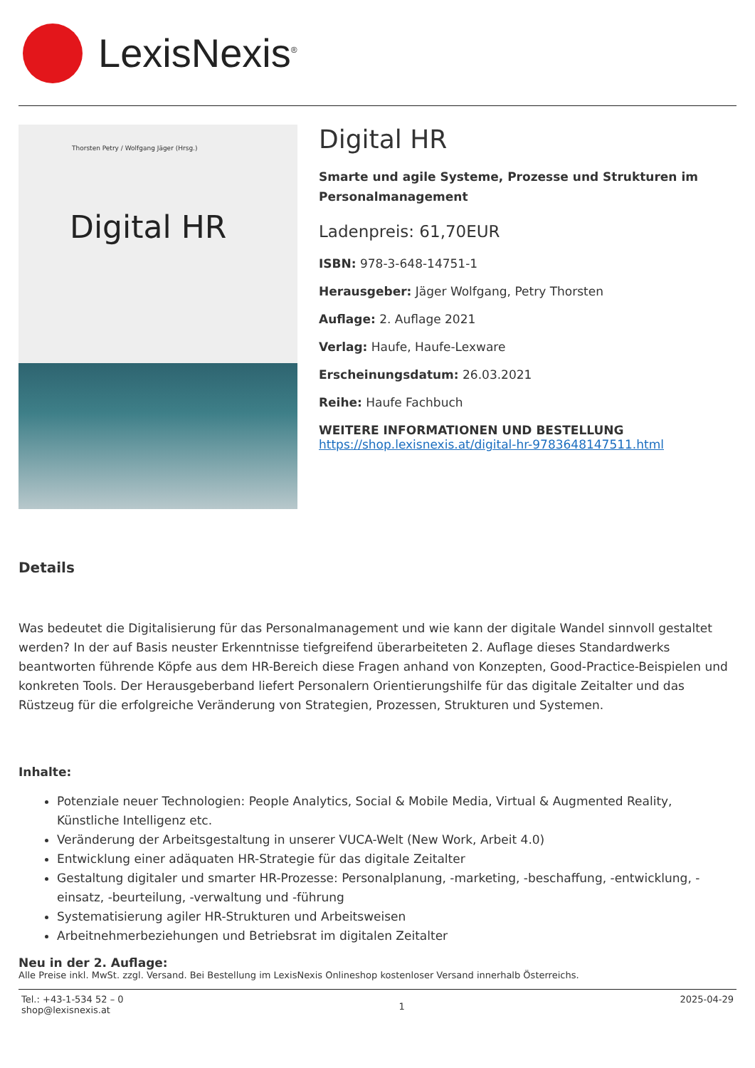LexisNexis<sup>®</sup>
Thorsten Petry / Wolfgang Jäger (Hrsg.)
Digital HR
Digital HR
Smarte und agile Systeme, Prozesse und Strukturen im Personalmanagement
Ladenpreis: 61,70EUR
ISBN: 978-3-648-14751-1
Herausgeber: Jäger Wolfgang, Petry Thorsten
Auflage: 2. Auflage 2021
Verlag: Haufe, Haufe-Lexware
Erscheinungsdatum: 26.03.2021
Reihe: Haufe Fachbuch
WEITERE INFORMATIONEN UND BESTELLUNG
https://shop.lexisnexis.at/digital-hr-9783648147511.html
Details
Was bedeutet die Digitalisierung für das Personalmanagement und wie kann der digitale Wandel sinnvoll gestaltet werden? In der auf Basis neuster Erkenntnisse tiefgreifend überarbeiteten 2. Auflage dieses Standardwerks beantworten führende Köpfe aus dem HR-Bereich diese Fragen anhand von Konzepten, Good-Practice-Beispielen und konkreten Tools. Der Herausgeberband liefert Personalern Orientierungshilfe für das digitale Zeitalter und das Rüstzeug für die erfolgreiche Veränderung von Strategien, Prozessen, Strukturen und Systemen.
Inhalte:
Potenziale neuer Technologien: People Analytics, Social & Mobile Media, Virtual & Augmented Reality, Künstliche Intelligenz etc.
Veränderung der Arbeitsgestaltung in unserer VUCA-Welt (New Work, Arbeit 4.0)
Entwicklung einer adäquaten HR-Strategie für das digitale Zeitalter
Gestaltung digitaler und smarter HR-Prozesse: Personalplanung, -marketing, -beschaffung, -entwicklung, -einsatz, -beurteilung, -verwaltung und -führung
Systematisierung agiler HR-Strukturen und Arbeitsweisen
Arbeitnehmerbeziehungen und Betriebsrat im digitalen Zeitalter
Neu in der 2. Auflage:
Alle Preise inkl. MwSt. zzgl. Versand. Bei Bestellung im LexisNexis Onlineshop kostenloser Versand innerhalb Österreichs.
Tel.: +43-1-534 52 – 0
shop@lexisnexis.at 1 2025-04-29